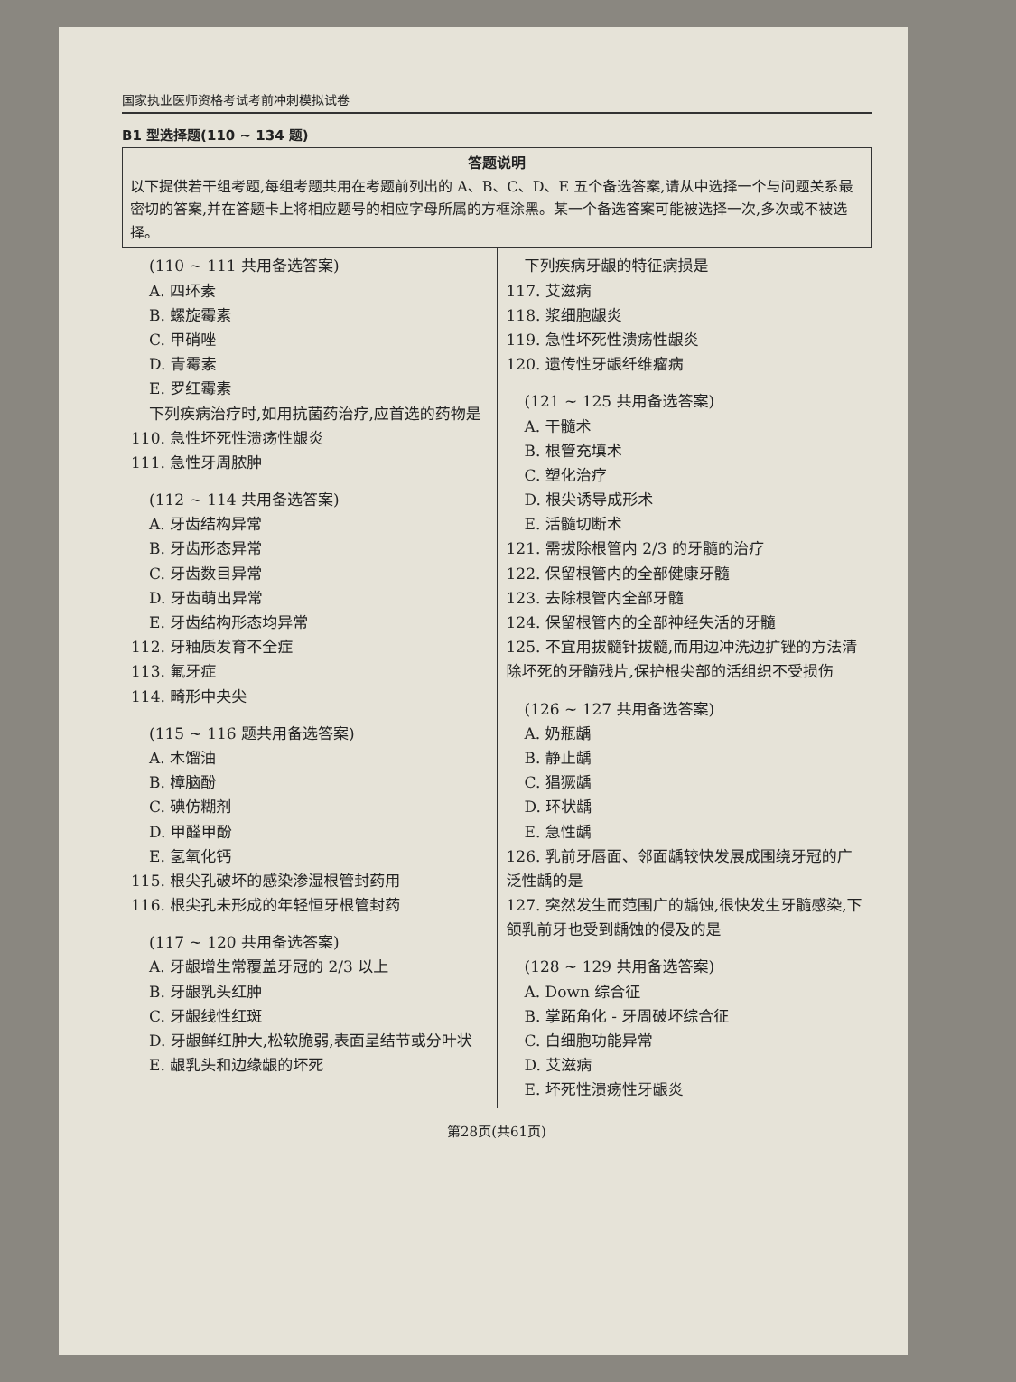国家执业医师资格考试考前冲刺模拟试卷
B1 型选择题(110 ~ 134 题)
答题说明
以下提供若干组考题,每组考题共用在考题前列出的 A、B、C、D、E 五个备选答案,请从中选择一个与问题关系最密切的答案,并在答题卡上将相应题号的相应字母所属的方框涂黑。某一个备选答案可能被选择一次,多次或不被选择。
(110 ~ 111 共用备选答案)
A. 四环素
B. 螺旋霉素
C. 甲硝唑
D. 青霉素
E. 罗红霉素
下列疾病治疗时,如用抗菌药治疗,应首选的药物是
110. 急性坏死性溃疡性龈炎
111. 急性牙周脓肿
(112 ~ 114 共用备选答案)
A. 牙齿结构异常
B. 牙齿形态异常
C. 牙齿数目异常
D. 牙齿萌出异常
E. 牙齿结构形态均异常
112. 牙釉质发育不全症
113. 氟牙症
114. 畸形中央尖
(115 ~ 116 题共用备选答案)
A. 木馏油
B. 樟脑酚
C. 碘仿糊剂
D. 甲醛甲酚
E. 氢氧化钙
115. 根尖孔破坏的感染渗湿根管封药用
116. 根尖孔未形成的年轻恒牙根管封药
(117 ~ 120 共用备选答案)
A. 牙龈增生常覆盖牙冠的 2/3 以上
B. 牙龈乳头红肿
C. 牙龈线性红斑
D. 牙龈鲜红肿大,松软脆弱,表面呈结节或分叶状
E. 龈乳头和边缘龈的坏死
下列疾病牙龈的特征病损是
117. 艾滋病
118. 浆细胞龈炎
119. 急性坏死性溃疡性龈炎
120. 遗传性牙龈纤维瘤病
(121 ~ 125 共用备选答案)
A. 干髓术
B. 根管充填术
C. 塑化治疗
D. 根尖诱导成形术
E. 活髓切断术
121. 需拔除根管内 2/3 的牙髓的治疗
122. 保留根管内的全部健康牙髓
123. 去除根管内全部牙髓
124. 保留根管内的全部神经失活的牙髓
125. 不宜用拔髓针拔髓,而用边冲洗边扩锉的方法清除坏死的牙髓残片,保护根尖部的活组织不受损伤
(126 ~ 127 共用备选答案)
A. 奶瓶龋
B. 静止龋
C. 猖獗龋
D. 环状龋
E. 急性龋
126. 乳前牙唇面、邻面龋较快发展成围绕牙冠的广泛性龋的是
127. 突然发生而范围广的龋蚀,很快发生牙髓感染,下颌乳前牙也受到龋蚀的侵及的是
(128 ~ 129 共用备选答案)
A. Down 综合征
B. 掌跖角化 - 牙周破坏综合征
C. 白细胞功能异常
D. 艾滋病
E. 坏死性溃疡性牙龈炎
第28页(共61页)